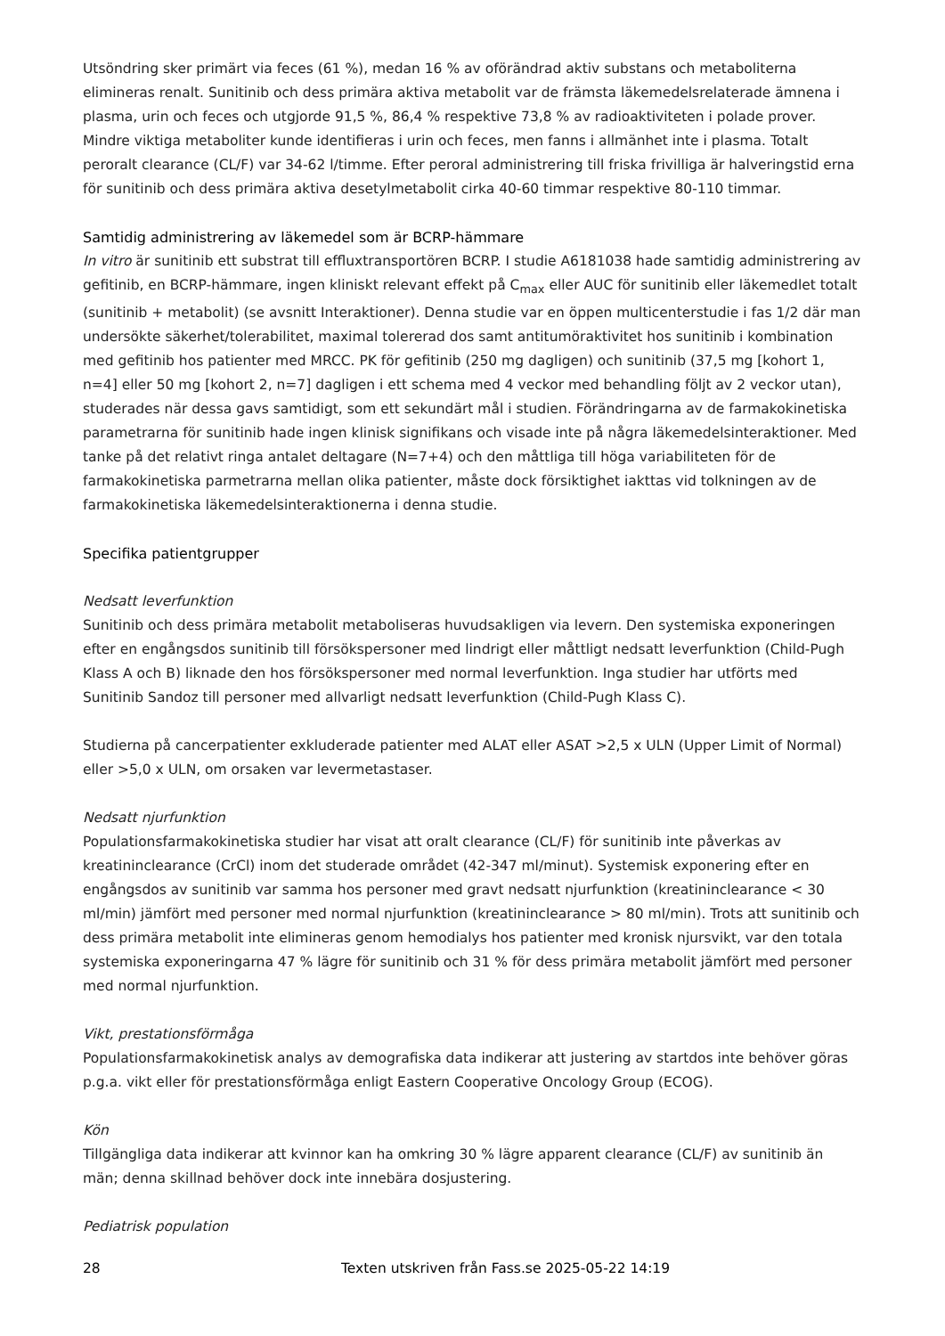Utsöndring sker primärt via feces (61 %), medan 16 % av oförändrad aktiv substans och metaboliterna elimineras renalt. Sunitinib och dess primära aktiva metabolit var de främsta läkemedelsrelaterade ämnena i plasma, urin och feces och utgjorde 91,5 %, 86,4 % respektive 73,8 % av radioaktiviteten i polade prover. Mindre viktiga metaboliter kunde identifieras i urin och feces, men fanns i allmänhet inte i plasma. Totalt peroralt clearance (CL/F) var 34-62 l/timme. Efter peroral administrering till friska frivilliga är halveringstid erna för sunitinib och dess primära aktiva desetylmetabolit cirka 40-60 timmar respektive 80-110 timmar.
Samtidig administrering av läkemedel som är BCRP-hämmare
In vitro är sunitinib ett substrat till effluxtransportören BCRP. I studie A6181038 hade samtidig administrering av gefitinib, en BCRP-hämmare, ingen kliniskt relevant effekt på C<sub>max</sub> eller AUC för sunitinib eller läkemedlet totalt (sunitinib + metabolit) (se avsnitt Interaktioner). Denna studie var en öppen multicenterstudie i fas 1/2 där man undersökte säkerhet/tolerabilitet, maximal tolererad dos samt antitumöraktivitet hos sunitinib i kombination med gefitinib hos patienter med MRCC. PK för gefitinib (250 mg dagligen) och sunitinib (37,5 mg [kohort 1, n=4] eller 50 mg [kohort 2, n=7] dagligen i ett schema med 4 veckor med behandling följt av 2 veckor utan), studerades när dessa gavs samtidigt, som ett sekundärt mål i studien. Förändringarna av de farmakokinetiska parametrarna för sunitinib hade ingen klinisk signifikans och visade inte på några läkemedelsinteraktioner. Med tanke på det relativt ringa antalet deltagare (N=7+4) och den måttliga till höga variabiliteten för de farmakokinetiska parmetrarna mellan olika patienter, måste dock försiktighet iakttas vid tolkningen av de farmakokinetiska läkemedelsinteraktionerna i denna studie.
Specifika patientgrupper
Nedsatt leverfunktion
Sunitinib och dess primära metabolit metaboliseras huvudsakligen via levern. Den systemiska exponeringen efter en engångsdos sunitinib till försökspersoner med lindrigt eller måttligt nedsatt leverfunktion (Child-Pugh Klass A och B) liknade den hos försökspersoner med normal leverfunktion. Inga studier har utförts med Sunitinib Sandoz till personer med allvarligt nedsatt leverfunktion (Child-Pugh Klass C).
Studierna på cancerpatienter exkluderade patienter med ALAT eller ASAT >2,5 x ULN (Upper Limit of Normal) eller >5,0 x ULN, om orsaken var levermetastaser.
Nedsatt njurfunktion
Populationsfarmakokinetiska studier har visat att oralt clearance (CL/F) för sunitinib inte påverkas av kreatininclearance (CrCl) inom det studerade området (42-347 ml/minut). Systemisk exponering efter en engångsdos av sunitinib var samma hos personer med gravt nedsatt njurfunktion (kreatininclearance < 30 ml/min) jämfört med personer med normal njurfunktion (kreatininclearance > 80 ml/min). Trots att sunitinib och dess primära metabolit inte elimineras genom hemodialys hos patienter med kronisk njursvikt, var den totala systemiska exponeringarna 47 % lägre för sunitinib och 31 % för dess primära metabolit jämfört med personer med normal njurfunktion.
Vikt, prestationsförmåga
Populationsfarmakokinetisk analys av demografiska data indikerar att justering av startdos inte behöver göras p.g.a. vikt eller för prestationsförmåga enligt Eastern Cooperative Oncology Group (ECOG).
Kön
Tillgängliga data indikerar att kvinnor kan ha omkring 30 % lägre apparent clearance (CL/F) av sunitinib än män; denna skillnad behöver dock inte innebära dosjustering.
Pediatrisk population
28 Texten utskriven från Fass.se 2025-05-22 14:19